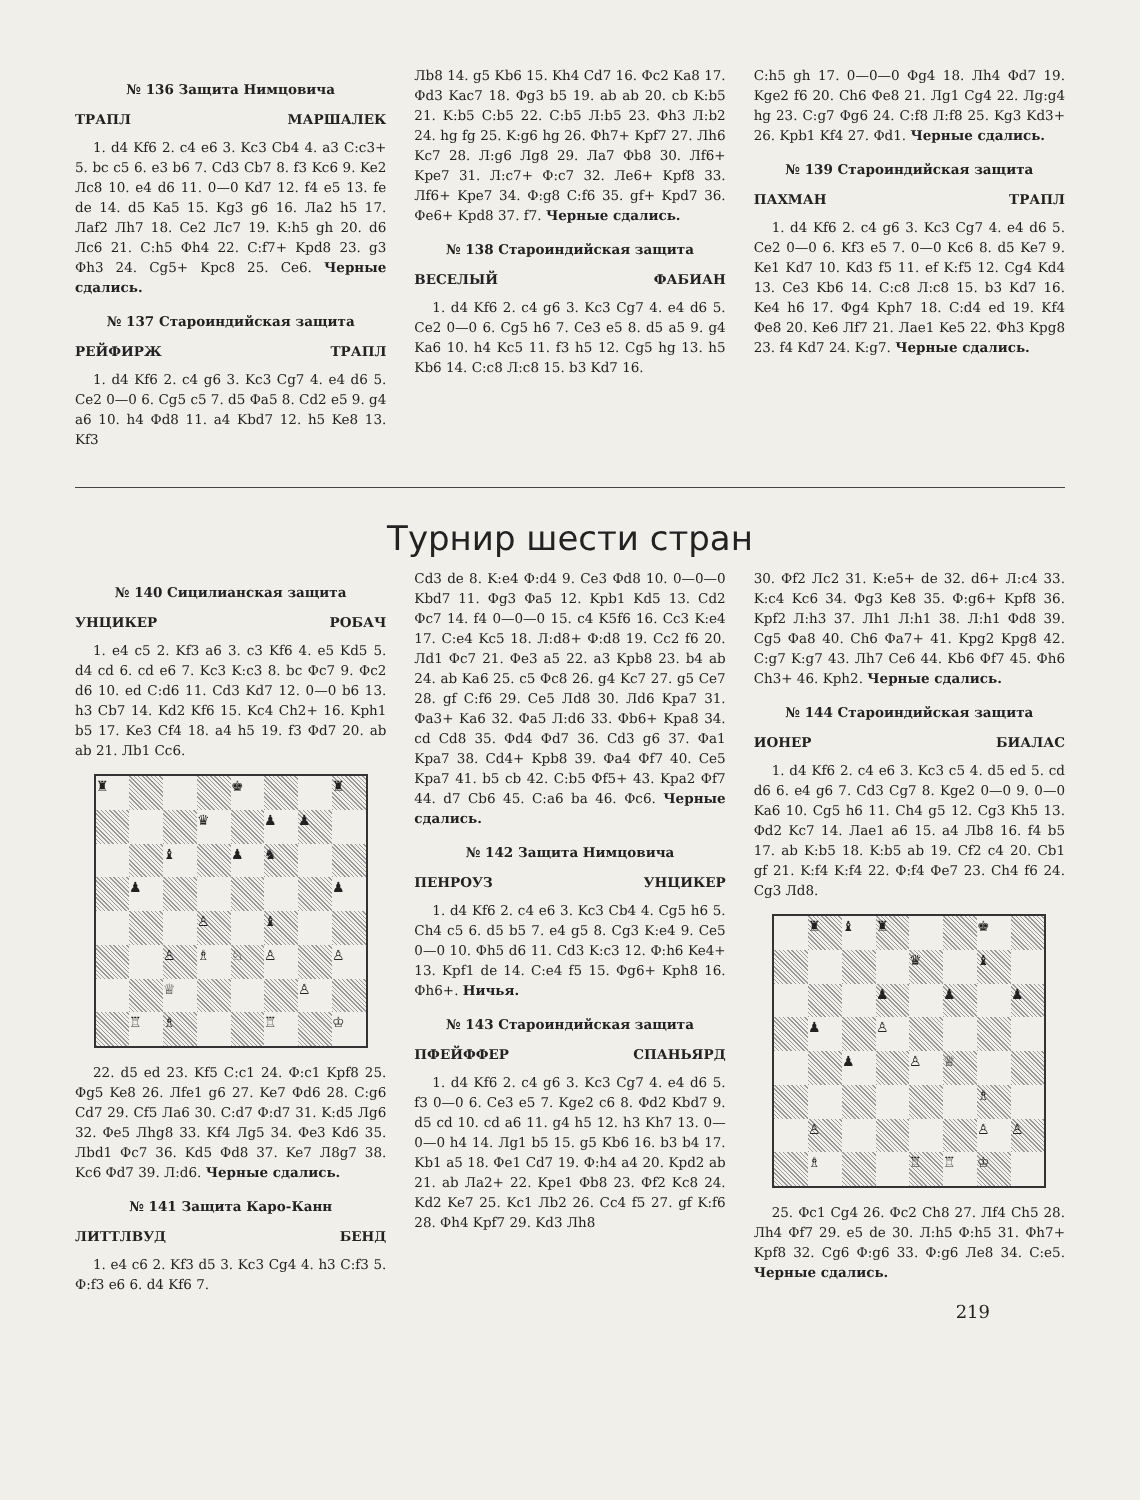№ 136 Защита Нимцовича
ТРАПЛ МАРШАЛЕК
1. d4 Kf6 2. c4 e6 3. Kc3 Cb4 4. a3 C:c3+ 5. bc c5 6. e3 b6 7. Cd3 Cb7 8. f3 Kc6 9. Ke2 Лc8 10. e4 d6 11. 0—0 Kd7 12. f4 e5 13. fe de 14. d5 Ka5 15. Kg3 g6 16. Лa2 h5 17. Лaf2 Лh7 18. Ce2 Лc7 19. K:h5 gh 20. d6 Лc6 21. C:h5 Фh4 22. C:f7+ Kpd8 23. g3 Фh3 24. Cg5+ Kpc8 25. Ce6. Черные сдались.
№ 137 Староиндийская защита
РЕЙФИРЖ ТРАПЛ
1. d4 Kf6 2. c4 g6 3. Kc3 Cg7 4. e4 d6 5. Ce2 0—0 6. Cg5 c5 7. d5 Фa5 8. Cd2 e5 9. g4 a6 10. h4 Фd8 11. a4 Kbd7 12. h5 Ke8 13. Kf3
Лb8 14. g5 Kb6 15. Kh4 Cd7 16. Фc2 Ka8 17. Фd3 Kac7 18. Фg3 b5 19. ab ab 20. cb K:b5 21. K:b5 C:b5 22. C:b5 Л:b5 23. Фh3 Л:b2 24. hg fg 25. K:g6 hg 26. Фh7+ Kpf7 27. Лh6 Kc7 28. Л:g6 Лg8 29. Лa7 Фb8 30. Лf6+ Kpe7 31. Л:c7+ Ф:c7 32. Лe6+ Kpf8 33. Лf6+ Kpe7 34. Ф:g8 C:f6 35. gf+ Kpd7 36. Фe6+ Kpd8 37. f7. Черные сдались.
№ 138 Староиндийская защита
ВЕСЕЛЫЙ ФАБИАН
1. d4 Kf6 2. c4 g6 3. Kc3 Cg7 4. e4 d6 5. Ce2 0—0 6. Cg5 h6 7. Ce3 e5 8. d5 a5 9. g4 Ka6 10. h4 Kc5 11. f3 h5 12. Cg5 hg 13. h5 Kb6 14. C:c8 Л:c8 15. b3 Kd7 16.
C:h5 gh 17. 0—0—0 Фg4 18. Лh4 Фd7 19. Kge2 f6 20. Ch6 Фe8 21. Лg1 Cg4 22. Лg:g4 hg 23. C:g7 Фg6 24. C:f8 Л:f8 25. Kg3 Kd3+ 26. Kpb1 Kf4 27. Фd1. Черные сдались.
№ 139 Староиндийская защита
ПАХМАН ТРАПЛ
1. d4 Kf6 2. c4 g6 3. Kc3 Cg7 4. e4 d6 5. Ce2 0—0 6. Kf3 e5 7. 0—0 Kc6 8. d5 Ke7 9. Ke1 Kd7 10. Kd3 f5 11. ef K:f5 12. Cg4 Kd4 13. Ce3 Kb6 14. C:c8 Л:c8 15. b3 Kd7 16. Ke4 h6 17. Фg4 Kph7 18. C:d4 ed 19. Kf4 Фe8 20. Ke6 Лf7 21. Лae1 Ke5 22. Фh3 Kpg8 23. f4 Kd7 24. K:g7. Черные сдались.
Турнир шести стран
№ 140 Сицилианская защита
УНЦИКЕР РОБАЧ
1. e4 c5 2. Kf3 a6 3. c3 Kf6 4. e5 Kd5 5. d4 cd 6. cd e6 7. Kc3 K:c3 8. bc Фc7 9. Фc2 d6 10. ed C:d6 11. Cd3 Kd7 12. 0—0 b6 13. h3 Cb7 14. Kd2 Kf6 15. Kc4 Ch2+ 16. Kph1 b5 17. Ke3 Cf4 18. a4 h5 19. f3 Фd7 20. ab ab 21. Лb1 Cc6.
♜
♚
♜
♛
♟
♟
♝
♟
♞
♟
♟
♙
♝
♙
♗
♘
♙
♙
♕
♙
♖
♗
♖
♔
22. d5 ed 23. Kf5 C:c1 24. Ф:c1 Kpf8 25. Фg5 Ke8 26. Лfe1 g6 27. Ke7 Фd6 28. C:g6 Cd7 29. Cf5 Лa6 30. C:d7 Ф:d7 31. K:d5 Лg6 32. Фe5 Лhg8 33. Kf4 Лg5 34. Фe3 Kd6 35. Лbd1 Фc7 36. Kd5 Фd8 37. Ke7 Л8g7 38. Kc6 Фd7 39. Л:d6. Черные сдались.
№ 141 Защита Каро-Канн
ЛИТТЛВУД БЕНД
1. e4 c6 2. Kf3 d5 3. Kc3 Cg4 4. h3 C:f3 5. Ф:f3 e6 6. d4 Kf6 7.
Cd3 de 8. K:e4 Ф:d4 9. Ce3 Фd8 10. 0—0—0 Kbd7 11. Фg3 Фa5 12. Kpb1 Kd5 13. Cd2 Фc7 14. f4 0—0—0 15. c4 K5f6 16. Cc3 K:e4 17. C:e4 Kc5 18. Л:d8+ Ф:d8 19. Cc2 f6 20. Лd1 Фc7 21. Фe3 a5 22. a3 Kpb8 23. b4 ab 24. ab Ka6 25. c5 Фc8 26. g4 Kc7 27. g5 Ce7 28. gf C:f6 29. Ce5 Лd8 30. Лd6 Kpa7 31. Фa3+ Ka6 32. Фa5 Л:d6 33. Фb6+ Kpa8 34. cd Cd8 35. Фd4 Фd7 36. Cd3 g6 37. Фa1 Kpa7 38. Cd4+ Kpb8 39. Фa4 Фf7 40. Ce5 Kpa7 41. b5 cb 42. C:b5 Фf5+ 43. Kpa2 Фf7 44. d7 Cb6 45. C:a6 ba 46. Фc6. Черные сдались.
№ 142 Защита Нимцовича
ПЕНРОУЗ УНЦИКЕР
1. d4 Kf6 2. c4 e6 3. Kc3 Cb4 4. Cg5 h6 5. Ch4 c5 6. d5 b5 7. e4 g5 8. Cg3 K:e4 9. Ce5 0—0 10. Фh5 d6 11. Cd3 K:c3 12. Ф:h6 Ke4+ 13. Kpf1 de 14. C:e4 f5 15. Фg6+ Kph8 16. Фh6+. Ничья.
№ 143 Староиндийская защита
ПФЕЙФФЕР СПАНЬЯРД
1. d4 Kf6 2. c4 g6 3. Kc3 Cg7 4. e4 d6 5. f3 0—0 6. Ce3 e5 7. Kge2 c6 8. Фd2 Kbd7 9. d5 cd 10. cd a6 11. g4 h5 12. h3 Kh7 13. 0—0—0 h4 14. Лg1 b5 15. g5 Kb6 16. b3 b4 17. Kb1 a5 18. Фe1 Cd7 19. Ф:h4 a4 20. Kpd2 ab 21. ab Лa2+ 22. Kpe1 Фb8 23. Фf2 Kc8 24. Kd2 Ke7 25. Kc1 Лb2 26. Cc4 f5 27. gf K:f6 28. Фh4 Kpf7 29. Kd3 Лh8
30. Фf2 Лc2 31. K:e5+ de 32. d6+ Л:c4 33. K:c4 Kc6 34. Фg3 Ke8 35. Ф:g6+ Kpf8 36. Kpf2 Л:h3 37. Лh1 Л:h1 38. Л:h1 Фd8 39. Cg5 Фa8 40. Ch6 Фa7+ 41. Kpg2 Kpg8 42. C:g7 K:g7 43. Лh7 Ce6 44. Kb6 Фf7 45. Фh6 Ch3+ 46. Kph2. Черные сдались.
№ 144 Староиндийская защита
ИОНЕР БИАЛАС
1. d4 Kf6 2. c4 e6 3. Kc3 c5 4. d5 ed 5. cd d6 6. e4 g6 7. Cd3 Cg7 8. Kge2 0—0 9. 0—0 Ka6 10. Cg5 h6 11. Ch4 g5 12. Cg3 Kh5 13. Фd2 Kc7 14. Лae1 a6 15. a4 Лb8 16. f4 b5 17. ab K:b5 18. K:b5 ab 19. Cf2 c4 20. Cb1 gf 21. K:f4 K:f4 22. Ф:f4 Фe7 23. Ch4 f6 24. Cg3 Лd8.
♜
♝
♜
♚
♛
♝
♟
♟
♟
♟
♙
♟
♙
♕
♗
♙
♙
♙
♗
♖
♖
♔
25. Фc1 Cg4 26. Фc2 Ch8 27. Лf4 Ch5 28. Лh4 Фf7 29. e5 de 30. Л:h5 Ф:h5 31. Фh7+ Kpf8 32. Cg6 Ф:g6 33. Ф:g6 Лe8 34. C:e5. Черные сдались.
219